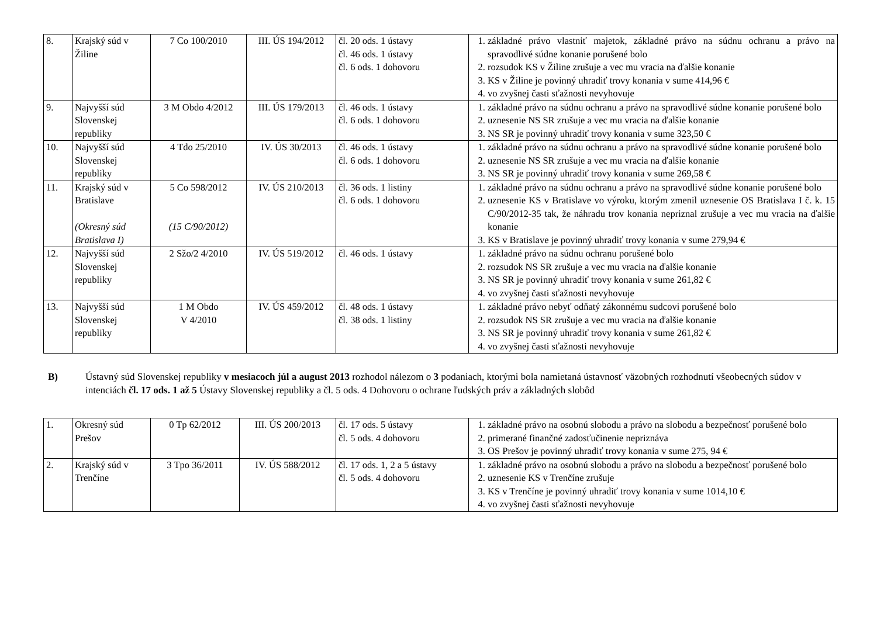| 8. | Krajský súd v Žiline | 7 Co 100/2010 | III. ÚS 194/2012 | čl. 20 ods. 1 ústavy čl. 46 ods. 1 ústavy čl. 6 ods. 1 dohovoru | 1. základné právo vlastniť majetok, základné právo na súdnu ochranu a právo na spravodlivé súdne konanie porušené bolo 2. rozsudok KS v Žiline zrušuje a vec mu vracia na ďalšie konanie 3. KS v Žiline je povinný uhradiť trovy konania v sume 414,96 € 4. vo zvyšnej časti sťažnosti nevyhovuje |
| 9. | Najvyšší súd Slovenskej republiky | 3 M Obdo 4/2012 | III. ÚS 179/2013 | čl. 46 ods. 1 ústavy čl. 6 ods. 1 dohovoru | 1. základné právo na súdnu ochranu a právo na spravodlivé súdne konanie porušené bolo 2. uznesenie NS SR zrušuje a vec mu vracia na ďalšie konanie 3. NS SR je povinný uhradiť trovy konania v sume 323,50 € |
| 10. | Najvyšší súd Slovenskej republiky | 4 Tdo 25/2010 | IV. ÚS 30/2013 | čl. 46 ods. 1 ústavy čl. 6 ods. 1 dohovoru | 1. základné právo na súdnu ochranu a právo na spravodlivé súdne konanie porušené bolo 2. uznesenie NS SR zrušuje a vec mu vracia na ďalšie konanie 3. NS SR je povinný uhradiť trovy konania v sume 269,58 € |
| 11. | Krajský súd v Bratislave (Okresný súd Bratislava I) | 5 Co 598/2012 (15 C/90/2012) | IV. ÚS 210/2013 | čl. 36 ods. 1 listiny čl. 6 ods. 1 dohovoru | 1. základné právo na súdnu ochranu a právo na spravodlivé súdne konanie porušené bolo 2. uznesenie KS v Bratislave vo výroku, ktorým zmenil uznesenie OS Bratislava I č. k. 15 C/90/2012-35 tak, že náhradu trov konania nepriznal zrušuje a vec mu vracia na ďalšie konanie 3. KS v Bratislave je povinný uhradiť trovy konania v sume 279,94 € |
| 12. | Najvyšší súd Slovenskej republiky | 2 Sžo/2 4/2010 | IV. ÚS 519/2012 | čl. 46 ods. 1 ústavy | 1. základné právo na súdnu ochranu porušené bolo 2. rozsudok NS SR zrušuje a vec mu vracia na ďalšie konanie 3. NS SR je povinný uhradiť trovy konania v sume 261,82 € 4. vo zvyšnej časti sťažnosti nevyhovuje |
| 13. | Najvyšší súd Slovenskej republiky | 1 M Obdo V 4/2010 | IV. ÚS 459/2012 | čl. 48 ods. 1 ústavy čl. 38 ods. 1 listiny | 1. základné právo nebyť odňatý zákonnému sudcovi porušené bolo 2. rozsudok NS SR zrušuje a vec mu vracia na ďalšie konanie 3. NS SR je povinný uhradiť trovy konania v sume 261,82 € 4. vo zvyšnej časti sťažnosti nevyhovuje |
B) Ústavný súd Slovenskej republiky v mesiacoch júl a august 2013 rozhodol nálezom o 3 podaniach, ktorými bola namietaná ústavnosť väzobných rozhodnutí všeobecných súdov v intenciách čl. 17 ods. 1 až 5 Ústavy Slovenskej republiky a čl. 5 ods. 4 Dohovoru o ochrane ľudských práv a základných slobôd
| 1. | Okresný súd Prešov | 0 Tp 62/2012 | III. ÚS 200/2013 | čl. 17 ods. 5 ústavy čl. 5 ods. 4 dohovoru | 1. základné právo na osobnú slobodu a právo na slobodu a bezpečnosť porušené bolo 2. primerané finančné zadosťučinenie nepriznáva 3. OS Prešov je povinný uhradiť trovy konania v sume 275, 94 € |
| 2. | Krajský súd v Trenčíne | 3 Tpo 36/2011 | IV. ÚS 588/2012 | čl. 17 ods. 1, 2 a 5 ústavy čl. 5 ods. 4 dohovoru | 1. základné právo na osobnú slobodu a právo na slobodu a bezpečnosť porušené bolo 2. uznesenie KS v Trenčíne zrušuje 3. KS v Trenčíne je povinný uhradiť trovy konania v sume 1014,10 € 4. vo zvyšnej časti sťažnosti nevyhovuje |